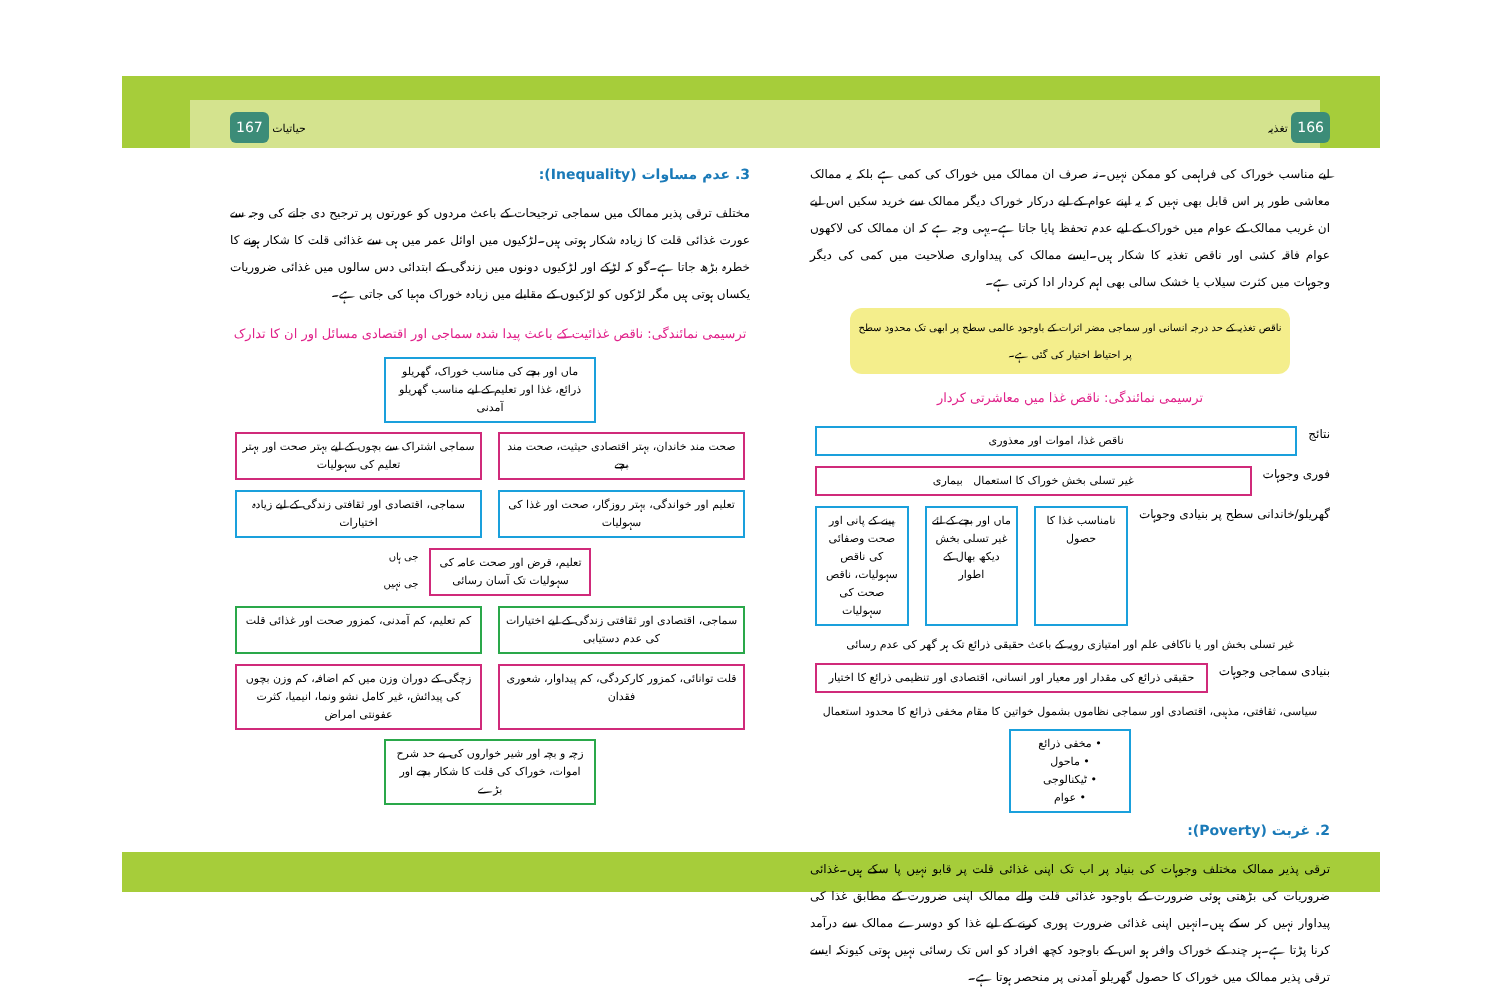166 تغذیہ
لیے مناسب خوراک کی فراہمی کو ممکن نہیں۔نہ صرف ان ممالک میں خوراک کی کمی ہے بلکہ یہ ممالک معاشی طور پر اس قابل بھی نہیں کہ یہ اپنے عوام کے لیے درکار خوراک دیگر ممالک سے خرید سکیں اس لیے ان غریب ممالک کے عوام میں خوراک کے لیے عدم تحفظ پایا جاتا ہے۔یہی وجہ ہے کہ ان ممالک کی لاکھوں عوام فاقہ کشی اور ناقص تغذیہ کا شکار ہیں۔ایسے ممالک کی پیداواری صلاحیت میں کمی کی دیگر وجوہات میں کثرت سیلاب یا خشک سالی بھی اہم کردار ادا کرتی ہے۔
ناقص تغذیہ کے حد درجہ انسانی اور سماجی مضر اثرات کے باوجود عالمی سطح پر ابھی تک محدود سطح پر احتیاط اختیار کی گئی ہے۔
ترسیمی نمائندگی: ناقص غذا میں معاشرتی کردار
نتائج
ناقص غذا، اموات اور معذوری
فوری وجوہات
غیر تسلی بخش خوراک کا استعمال بیماری
گھریلو/خاندانی سطح پر بنیادی وجوہات
نامناسب غذا کا حصول ماں اور بچے کے لئے غیر تسلی بخش دیکھ بھال کے اطوار
پینے کے پانی اور صحت وصفائی کی ناقص سہولیات، ناقص صحت کی سہولیات
غیر تسلی بخش اور یا ناکافی علم اور امتیازی رویہ کے باعث حقیقی ذرائع تک ہر گھر کی عدم رسائی
بنیادی سماجی وجوہات
حقیقی ذرائع کی مقدار اور معیار اور انسانی، اقتصادی اور تنظیمی ذرائع کا اختیار
سیاسی، ثقافتی، مذہبی، اقتصادی اور سماجی نظاموں بشمول خواتین کا مقام مخفی ذرائع کا محدود استعمال
• مخفی ذرائع
• ماحول
• ٹیکنالوجی
• عوام
2. غربت (Poverty):
ترقی پذیر ممالک مختلف وجوہات کی بنیاد پر اب تک اپنی غذائی قلت پر قابو نہیں پا سکے ہیں۔غذائی ضروریات کی بڑھتی ہوئی ضرورت کے باوجود غذائی قلت والے ممالک اپنی ضرورت کے مطابق غذا کی پیداوار نہیں کر سکے ہیں۔انہیں اپنی غذائی ضرورت پوری کرنے کے لیے غذا کو دوسرے ممالک سے درآمد کرنا پڑتا ہے۔ہر چند کے خوراک وافر ہو اس کے باوجود کچھ افراد کو اس تک رسائی نہیں ہوتی کیونکہ ایسے ترقی پذیر ممالک میں خوراک کا حصول گھریلو آمدنی پر منحصر ہوتا ہے۔
حیاتیات 167
3. عدم مساوات (Inequality):
مختلف ترقی پذیر ممالک میں سماجی ترجیحات کے باعث مردوں کو عورتوں پر ترجیح دی جانے کی وجہ سے عورت غذائی قلت کا زیادہ شکار ہوتی ہیں۔لڑکیوں میں اوائل عمر میں ہی سے غذائی قلت کا شکار ہونے کا خطرہ بڑھ جاتا ہے۔گو کہ لڑکے اور لڑکیوں دونوں میں زندگی کے ابتدائی دس سالوں میں غذائی ضروریات یکساں ہوتی ہیں مگر لڑکوں کو لڑکیوں کے مقابلے میں زیادہ خوراک مہیا کی جاتی ہے۔
ترسیمی نمائندگی: ناقص غذائیت کے باعث پیدا شدہ سماجی اور اقتصادی مسائل اور ان کا تدارک
ماں اور بچے کی مناسب خوراک، گھریلو ذرائع، غذا اور تعلیم کے لیے مناسب گھریلو آمدنی
صحت مند خاندان، بہتر اقتصادی حیثیت، صحت مند بچے
سماجی اشتراک سے بچوں کے لیے بہتر صحت اور بہتر تعلیم کی سہولیات
تعلیم اور خواندگی، بہتر روزگار، صحت اور غذا کی سہولیات
سماجی، اقتصادی اور ثقافتی زندگی کے لیے زیادہ اختیارات
تعلیم، قرض اور صحت عامہ کی سہولیات تک آسان رسائی
جی ہاں
جی نہیں
سماجی، اقتصادی اور ثقافتی زندگی کے لیے اختیارات کی عدم دستیابی
کم تعلیم، کم آمدنی، کمزور صحت اور غذائی قلت
قلت توانائی، کمزور کارکردگی، کم پیداوار، شعوری فقدان
زچگی کے دوران وزن میں کم اضافہ، کم وزن بچوں کی پیدائش، غیر کامل نشو ونما، انیمیا، کثرت عفونتی امراض
زچہ و بچہ اور شیر خواروں کی بے حد شرح اموات، خوراک کی قلت کا شکار بچے اور بڑے